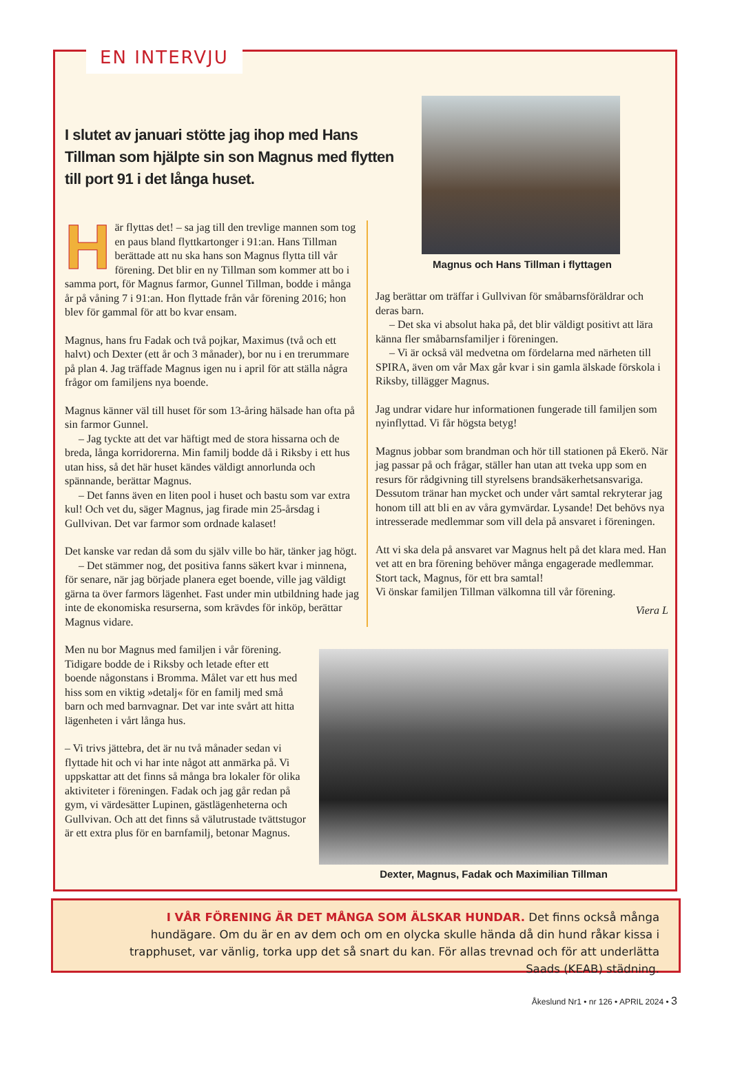EN INTERVJU
I slutet av januari stötte jag ihop med Hans Tillman som hjälpte sin son Magnus med flytten till port 91 i det långa huset.
Magnus och Hans Tillman i flyttagen
Här flyttas det! – sa jag till den trevlige mannen som tog en paus bland flyttkartonger i 91:an. Hans Tillman berättade att nu ska hans son Magnus flytta till vår förening. Det blir en ny Tillman som kommer att bo i samma port, för Magnus farmor, Gunnel Tillman, bodde i många år på våning 7 i 91:an. Hon flyttade från vår förening 2016; hon blev för gammal för att bo kvar ensam.
Magnus, hans fru Fadak och två pojkar, Maximus (två och ett halvt) och Dexter (ett år och 3 månader), bor nu i en trerummare på plan 4. Jag träffade Magnus igen nu i april för att ställa några frågor om familjens nya boende.
Magnus känner väl till huset för som 13-åring hälsade han ofta på sin farmor Gunnel.
– Jag tyckte att det var häftigt med de stora hissarna och de breda, långa korridorerna. Min familj bodde då i Riksby i ett hus utan hiss, så det här huset kändes väldigt annorlunda och spännande, berättar Magnus.
– Det fanns även en liten pool i huset och bastu som var extra kul! Och vet du, säger Magnus, jag firade min 25-årsdag i Gullvivan. Det var farmor som ordnade kalaset!
Det kanske var redan då som du själv ville bo här, tänker jag högt.
– Det stämmer nog, det positiva fanns säkert kvar i minnena, för senare, när jag började planera eget boende, ville jag väldigt gärna ta över farmors lägenhet. Fast under min utbildning hade jag inte de ekonomiska resurserna, som krävdes för inköp, berättar Magnus vidare.
Men nu bor Magnus med familjen i vår förening. Tidigare bodde de i Riksby och letade efter ett boende någonstans i Bromma. Målet var ett hus med hiss som en viktig »detalj« för en familj med små barn och med barnvagnar. Det var inte svårt att hitta lägenheten i vårt långa hus.
– Vi trivs jättebra, det är nu två månader sedan vi flyttade hit och vi har inte något att anmärka på. Vi uppskattar att det finns så många bra lokaler för olika aktiviteter i föreningen. Fadak och jag går redan på gym, vi värdesätter Lupinen, gästlägenheterna och Gullvivan. Och att det finns så välutrustade tvättstugor är ett extra plus för en barnfamilj, betonar Magnus.
Jag berättar om träffar i Gullvivan för småbarnsföräldrar och deras barn.
– Det ska vi absolut haka på, det blir väldigt positivt att lära känna fler småbarnsfamiljer i föreningen.
– Vi är också väl medvetna om fördelarna med närheten till SPIRA, även om vår Max går kvar i sin gamla älskade förskola i Riksby, tillägger Magnus.
Jag undrar vidare hur informationen fungerade till familjen som nyinflyttad. Vi får högsta betyg!
Magnus jobbar som brandman och hör till stationen på Ekerö. När jag passar på och frågar, ställer han utan att tveka upp som en resurs för rådgivning till styrelsens brandsäkerhetsansvariga. Dessutom tränar han mycket och under vårt samtal rekryterar jag honom till att bli en av våra gymvärdar. Lysande! Det behövs nya intresserade medlemmar som vill dela på ansvaret i föreningen.
Att vi ska dela på ansvaret var Magnus helt på det klara med. Han vet att en bra förening behöver många engagerade medlemmar. Stort tack, Magnus, för ett bra samtal!
Vi önskar familjen Tillman välkomna till vår förening.
Viera L
Dexter, Magnus, Fadak och Maximilian Tillman
I VÅR FÖRENING ÄR DET MÅNGA SOM ÄLSKAR HUNDAR. Det finns också många hundägare. Om du är en av dem och om en olycka skulle hända då din hund råkar kissa i trapphuset, var vänlig, torka upp det så snart du kan. För allas trevnad och för att underlätta Saads (KEAB) städning.
Åkeslund Nr1 • nr 126 • APRIL 2024 • 3